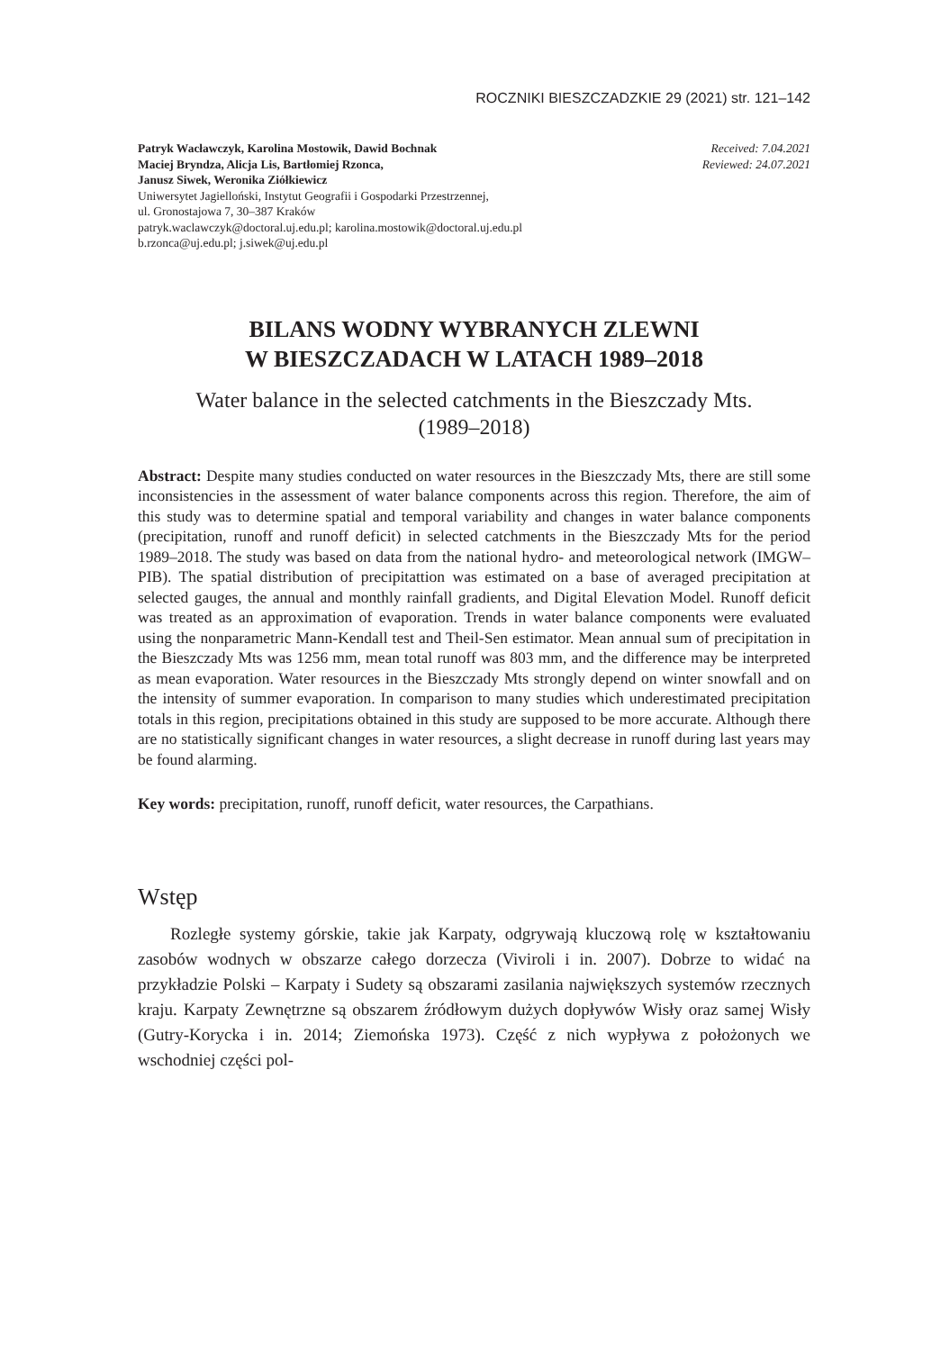ROCZNIKI BIESZCZADZKIE 29 (2021) str. 121–142
Patryk Wacławczyk, Karolina Mostowik, Dawid Bochnak
Maciej Bryndza, Alicja Lis, Bartłomiej Rzonca,
Janusz Siwek, Weronika Ziółkiewicz
Uniwersytet Jagielloński, Instytut Geografii i Gospodarki Przestrzennej,
ul. Gronostajowa 7, 30–387 Kraków
patryk.waclawczyk@doctoral.uj.edu.pl; karolina.mostowik@doctoral.uj.edu.pl
b.rzonca@uj.edu.pl; j.siwek@uj.edu.pl
Received: 7.04.2021
Reviewed: 24.07.2021
BILANS WODNY WYBRANYCH ZLEWNI
W BIESZCZADACH W LATACH 1989–2018
Water balance in the selected catchments in the Bieszczady Mts.
(1989–2018)
Abstract: Despite many studies conducted on water resources in the Bieszczady Mts, there are still some inconsistencies in the assessment of water balance components across this region. Therefore, the aim of this study was to determine spatial and temporal variability and changes in water balance components (precipitation, runoff and runoff deficit) in selected catchments in the Bieszczady Mts for the period 1989–2018. The study was based on data from the national hydro- and meteorological network (IMGW–PIB). The spatial distribution of precipitattion was estimated on a base of averaged precipitation at selected gauges, the annual and monthly rainfall gradients, and Digital Elevation Model. Runoff deficit was treated as an approximation of evaporation. Trends in water balance components were evaluated using the nonparametric Mann-Kendall test and Theil-Sen estimator. Mean annual sum of precipitation in the Bieszczady Mts was 1256 mm, mean total runoff was 803 mm, and the difference may be interpreted as mean evaporation. Water resources in the Bieszczady Mts strongly depend on winter snowfall and on the intensity of summer evaporation. In comparison to many studies which underestimated precipitation totals in this region, precipitations obtained in this study are supposed to be more accurate. Although there are no statistically significant changes in water resources, a slight decrease in runoff during last years may be found alarming.
Key words: precipitation, runoff, runoff deficit, water resources, the Carpathians.
Wstęp
Rozległe systemy górskie, takie jak Karpaty, odgrywają kluczową rolę w kształtowaniu zasobów wodnych w obszarze całego dorzecza (Viviroli i in. 2007). Dobrze to widać na przykładzie Polski – Karpaty i Sudety są obszarami zasilania największych systemów rzecznych kraju. Karpaty Zewnętrzne są obszarem źródłowym dużych dopływów Wisły oraz samej Wisły (Gutry-Korycka i in. 2014; Ziemońska 1973). Część z nich wypływa z położonych we wschodniej części pol-